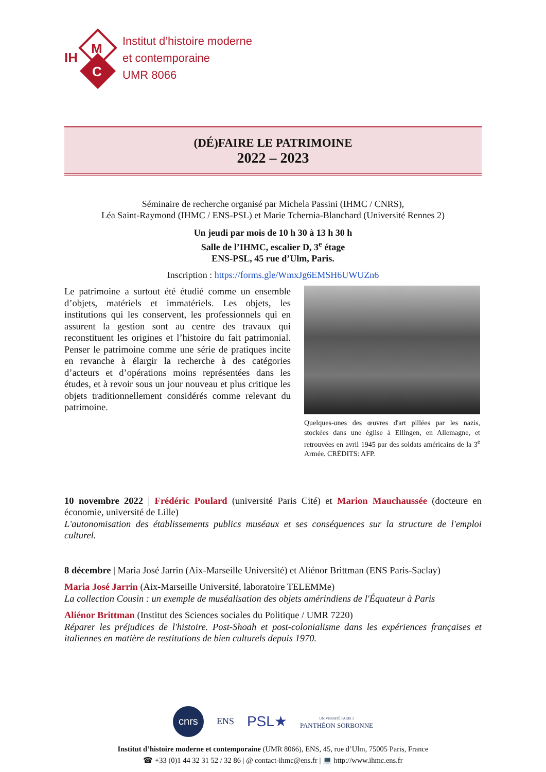IH
M
C
Institut d’histoire moderne
et contemporaine
UMR 8066
(DÉ)FAIRE LE PATRIMOINE
2022 – 2023
Séminaire de recherche organisé par Michela Passini (IHMC / CNRS),
Léa Saint-Raymond (IHMC / ENS-PSL) et Marie Tchernia-Blanchard (Université Rennes 2)
Un jeudi par mois de 10 h 30 à 13 h 30 h
Salle de l’IHMC, escalier D, 3<sup>e</sup> étage
ENS-PSL, 45 rue d’Ulm, Paris.
Inscription : https://forms.gle/WmxJg6EMSH6UWUZn6
Le patrimoine a surtout été étudié comme un ensemble d’objets, matériels et immatériels. Les objets, les institutions qui les conservent, les professionnels qui en assurent la gestion sont au centre des travaux qui reconstituent les origines et l’histoire du fait patrimonial. Penser le patrimoine comme une série de pratiques incite en revanche à élargir la recherche à des catégories d’acteurs et d’opérations moins représentées dans les études, et à revoir sous un jour nouveau et plus critique les objets traditionnellement considérés comme relevant du patrimoine.
Quelques-unes des œuvres d'art pillées par les nazis, stockées dans une église à Ellingen, en Allemagne, et retrouvées en avril 1945 par des soldats américains de la 3<sup>e</sup> Armée. CRÉDITS: AFP.
10 novembre 2022 | Frédéric Poulard (université Paris Cité) et Marion Mauchaussée (docteure en économie, université de Lille)
L'autonomisation des établissements publics muséaux et ses conséquences sur la structure de l'emploi culturel.
8 décembre | Maria José Jarrin (Aix-Marseille Université) et Aliénor Brittman (ENS Paris-Saclay)
Maria José Jarrin (Aix-Marseille Université, laboratoire TELEMMe)
La collection Cousin : un exemple de muséalisation des objets amérindiens de l'Équateur à Paris
Aliénor Brittman (Institut des Sciences sociales du Politique / UMR 7220)
Réparer les préjudices de l'histoire. Post-Shoah et post-colonialisme dans les expériences françaises et italiennes en matière de restitutions de bien culturels depuis 1970.
cnrs
ENS
PSL★
UNIVERSITÉ PARIS 1
PANTHÉON SORBONNE
Institut d’histoire moderne et contemporaine (UMR 8066), ENS, 45, rue d’Ulm, 75005 Paris, France
☎ +33 (0)1 44 32 31 52 / 32 86 | @ contact-ihmc@ens.fr | 💻 http://www.ihmc.ens.fr